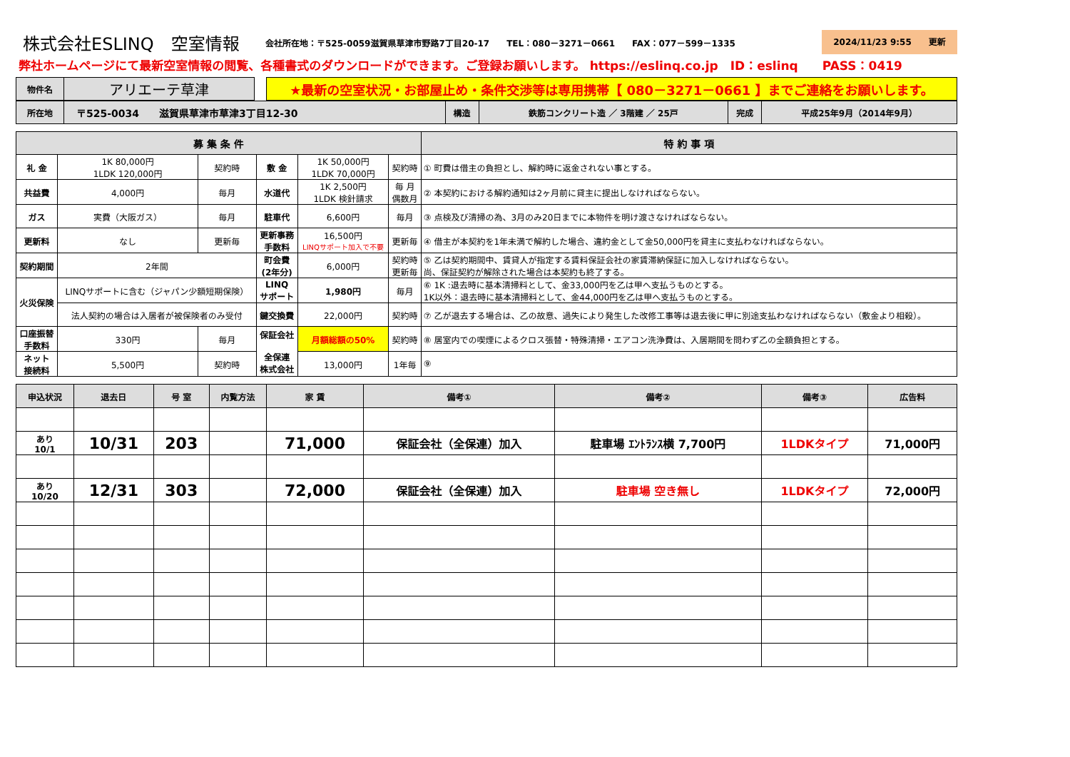株式会社ESLINQ　空室情報
会社所在地：〒525-0059滋賀県草津市野路7丁目20-17　　TEL：080－3271－0661　　FAX：077－599－1335
2024/11/23 9:55　　更新
弊社ホームページにて最新空室情報の閲覧、各種書式のダウンロードができます。ご登録お願いします。 https://eslinq.co.jp　ID：eslinq　　PASS：0419
| 物件名 | アリエーテ草津 | | ★最新の空室状況・お部屋止め・条件交渉等は専用携帯【 080－3271－0661 】までご連絡をお願いします。 |
| 所在地 | 〒525-0034 滋賀県草津市草津3丁目12-30 | 構造 | 鉄筋コンクリート造 ／ 3階建 ／ 25戸 | 完成 | 平成25年9月（2014年9月） |
| 募 集 条 件 | | | | | | 特 約 事 項 |
| --- | --- | --- | --- | --- | --- | --- |
| 礼 金 | 1K 80,000円 1LDK 120,000円 | 契約時 | 敷 金 | 1K 50,000円 1LDK 70,000円 | 契約時 | ① 町費は借主の負担とし、解約時に返金されない事とする。 |
| 共益費 | 4,000円 | 毎月 | 水道代 | 1K 2,500円 1LDK 検針請求 | 毎 月 偶数月 | ② 本契約における解約通知は2ヶ月前に貸主に提出しなければならない。 |
| ガス | 実費（大阪ガス） | 毎月 | 駐車代 | 6,600円 | 毎月 | ③ 点検及び清掃の為、3月のみ20日までに本物件を明け渡さなければならない。 |
| 更新料 | なし | 更新毎 | 更新事務 手数料 | 16,500円 LINQサポート加入で不要 | 更新毎 | ④ 借主が本契約を1年未満で解約した場合、違約金として金50,000円を貸主に支払わなければならない。 |
| 契約期間 | 2年間 | | 町会費 (2年分) | 6,000円 | 契約時 更新毎 | ⑤ 乙は契約期間中、賃貸人が指定する賃料保証会社の家賃滞納保証に加入しなければならない。 尚、保証契約が解除された場合は本契約も終了する。 |
| 火災保険 | LINQサポートに含む（ジャパン少額短期保険） | | LINQ サポート | 1,980円 | 毎月 | ⑥ 1K :退去時に基本清掃料として、金33,000円を乙は甲へ支払うものとする。 1K以外：退去時に基本清掃料として、金44,000円を乙は甲へ支払うものとする。 |
| | 法人契約の場合は入居者が被保険者のみ受付 | | 鍵交換費 | 22,000円 | 契約時 | ⑦ 乙が退去する場合は、乙の故意、過失により発生した改修工事等は退去後に甲に別途支払わなければならない（敷金より相殺）。 |
| 口座振替 手数料 | 330円 | 毎月 | 保証会社 全保連 株式会社 | 月額総額の50% | 契約時 | ⑧ 居室内での喫煙によるクロス張替・特殊清掃・エアコン洗浄費は、入居期間を問わず乙の全額負担とする。 |
| ネット 接続料 | 5,500円 | 契約時 | | 13,000円 | 1年毎 | ⑨ |
| 申込状況 | 退去日 | 号 室 | 内覧方法 | 家 賃 | 備考① | 備考② | 備考③ | 広告料 |
| --- | --- | --- | --- | --- | --- | --- | --- | --- |
| あり 10/1 | 10/31 | 203 | | 71,000 | 保証会社（全保連）加入 | 駐車場 ｴﾝﾄﾗﾝｽ横 7,700円 | 1LDKタイプ | 71,000円 |
| あり 10/20 | 12/31 | 303 | | 72,000 | 保証会社（全保連）加入 | 駐車場 空き無し | 1LDKタイプ | 72,000円 |